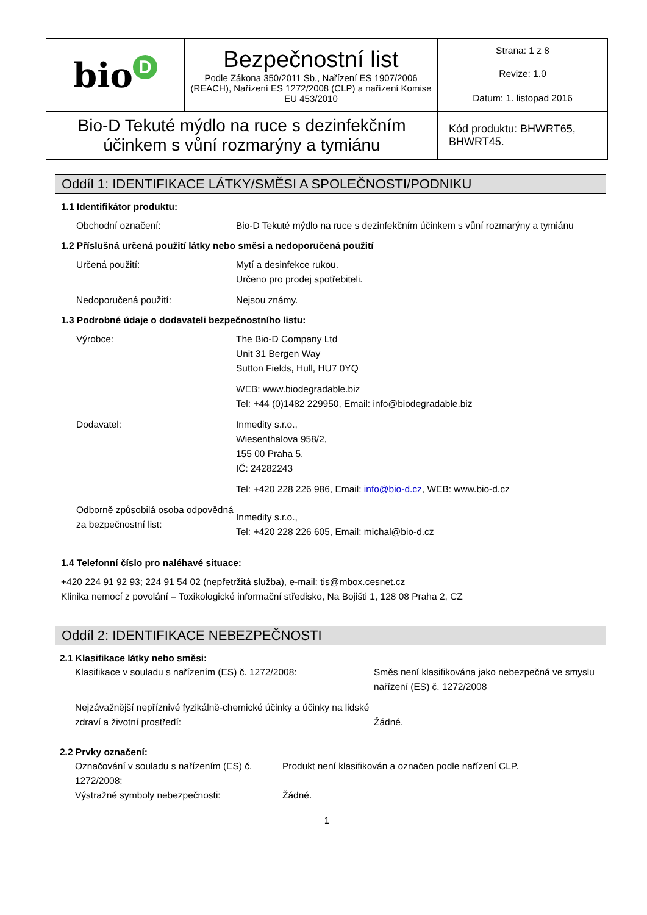| bio D | Bezpečnostní list Podle Zákona 350/2011 Sb., Nařízení ES 1907/2006 (REACH), Nařízení ES 1272/2008 (CLP) a nařízení Komise EU 453/2010 | Strana: 1 z 8 |
| | | Revize: 1.0 |
| | | Datum: 1. listopad 2016 |
| Bio-D Tekuté mýdlo na ruce s dezinfekčním účinkem s vůní rozmarýny a tymiánu | | Kód produktu: BHWRT65, BHWRT45. |
Oddíl 1: IDENTIFIKACE LÁTKY/SMĚSI A SPOLEČNOSTI/PODNIKU
1.1 Identifikátor produktu:
Obchodní označení: Bio-D Tekuté mýdlo na ruce s dezinfekčním účinkem s vůní rozmarýny a tymiánu
1.2 Příslušná určená použití látky nebo směsi a nedoporučená použití
Určená použití: Mytí a desinfekce rukou.
Určeno pro prodej spotřebiteli.
Nedoporučená použití: Nejsou známy.
1.3 Podrobné údaje o dodavateli bezpečnostního listu:
Výrobce: The Bio-D Company Ltd
Unit 31 Bergen Way
Sutton Fields, Hull, HU7 0YQ
WEB: www.biodegradable.biz
Tel: +44 (0)1482 229950, Email: info@biodegradable.biz
Dodavatel: Inmedity s.r.o.,
Wiesenthalova 958/2,
155 00 Praha 5,
IČ: 24282243
Tel: +420 228 226 986, Email: info@bio-d.cz, WEB: www.bio-d.cz
Odborně způsobilá osoba odpovědná za bezpečnostní list:
Inmedity s.r.o.,
Tel: +420 228 226 605, Email: michal@bio-d.cz
1.4 Telefonní číslo pro naléhavé situace:
+420 224 91 92 93; 224 91 54 02 (nepřetržitá služba), e-mail: tis@mbox.cesnet.cz
Klinika nemocí z povolání – Toxikologické informační středisko, Na Bojišti 1, 128 08 Praha 2, CZ
Oddíl 2: IDENTIFIKACE NEBEZPEČNOSTI
2.1 Klasifikace látky nebo směsi:
Klasifikace v souladu s nařízením (ES) č. 1272/2008: Směs není klasifikována jako nebezpečná ve smyslu nařízení (ES) č. 1272/2008
Nejzávažnější nepříznivé fyzikálně-chemické účinky a účinky na lidské zdraví a životní prostředí:
Žádné.
2.2 Prvky označení:
Označování v souladu s nařízením (ES) č. 1272/2008:
Produkt není klasifikován a označen podle nařízení CLP.
Výstražné symboly nebezpečnosti: Žádné.
1